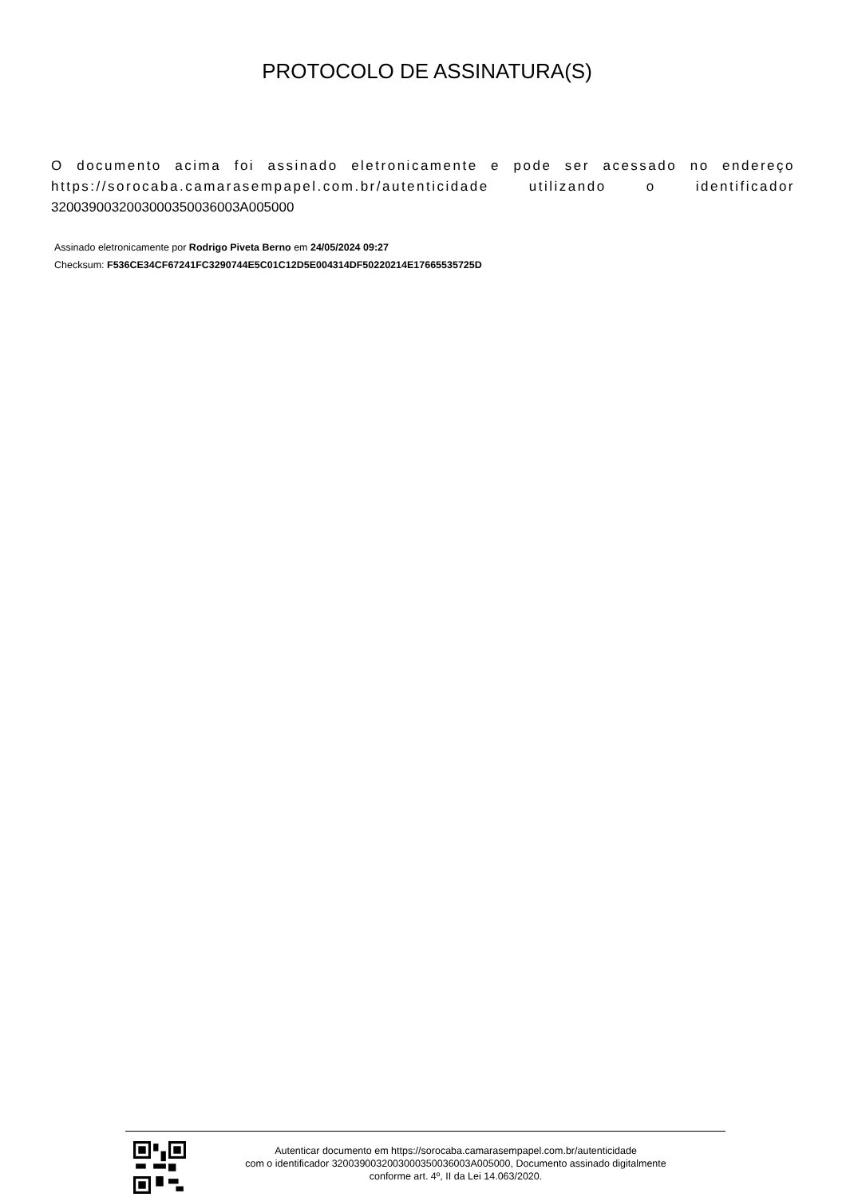PROTOCOLO DE ASSINATURA(S)
O documento acima foi assinado eletronicamente e pode ser acessado no endereço https://sorocaba.camarasempapel.com.br/autenticidade utilizando o identificador 3200390032003000350036003A005000
Assinado eletronicamente por Rodrigo Piveta Berno em 24/05/2024 09:27
Checksum: F536CE34CF67241FC3290744E5C01C12D5E004314DF50220214E17665535725D
Autenticar documento em https://sorocaba.camarasempapel.com.br/autenticidade
com o identificador 3200390032003000350036003A005000, Documento assinado digitalmente
conforme art. 4º, II da Lei 14.063/2020.